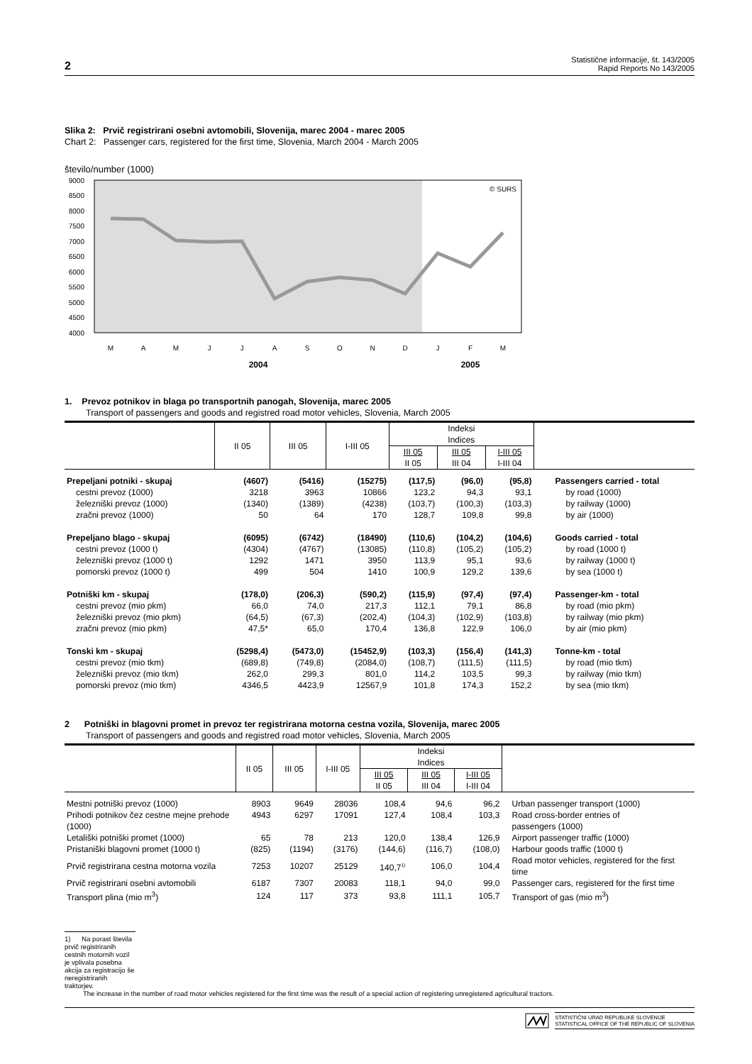2 Statistične informacije, št. 143/2005
Rapid Reports No 143/2005
Slika 2: Prvič registrirani osebni avtomobili, Slovenija, marec 2004 - marec 2005
Chart 2: Passenger cars, registered for the first time, Slovenia, March 2004 - March 2005
število/number (1000)
9000
8500
8000
7500
7000
6500
6000
5500
5000
4500
4000
© SURS
M
A
M
J
J
A
S
O
N
D
J
F
M
2004
2005
1. Prevoz potnikov in blaga po transportnih panogah, Slovenija, marec 2005
Transport of passengers and goods and registred road motor vehicles, Slovenia, March 2005
| | II 05 | III 05 | I-III 05 | Indeksi | | | |
| --- | --- | --- | --- | --- | --- | --- | --- |
| | | | | Indices | | | |
| | | | | III 05 II 05 | III 05 III 04 | I-III 05 I-III 04 | |
| Prepeljani potniki - skupaj | (4607) | (5416) | (15275) | (117,5) | (96,0) | (95,8) | Passengers carried - total |
| cestni prevoz (1000) | 3218 | 3963 | 10866 | 123,2 | 94,3 | 93,1 | by road (1000) |
| železniški prevoz (1000) | (1340) | (1389) | (4238) | (103,7) | (100,3) | (103,3) | by railway (1000) |
| zračni prevoz (1000) | 50 | 64 | 170 | 128,7 | 109,8 | 99,8 | by air (1000) |
| Prepeljano blago - skupaj | (6095) | (6742) | (18490) | (110,6) | (104,2) | (104,6) | Goods carried - total |
| cestni prevoz (1000 t) | (4304) | (4767) | (13085) | (110,8) | (105,2) | (105,2) | by road (1000 t) |
| železniški prevoz (1000 t) | 1292 | 1471 | 3950 | 113,9 | 95,1 | 93,6 | by railway (1000 t) |
| pomorski prevoz (1000 t) | 499 | 504 | 1410 | 100,9 | 129,2 | 139,6 | by sea (1000 t) |
| Potniški km - skupaj | (178,0) | (206,3) | (590,2) | (115,9) | (97,4) | (97,4) | Passenger-km - total |
| cestni prevoz (mio pkm) | 66,0 | 74,0 | 217,3 | 112,1 | 79,1 | 86,8 | by road (mio pkm) |
| železniški prevoz (mio pkm) | (64,5) | (67,3) | (202,4) | (104,3) | (102,9) | (103,8) | by railway (mio pkm) |
| zračni prevoz (mio pkm) | 47,5* | 65,0 | 170,4 | 136,8 | 122,9 | 106,0 | by air (mio pkm) |
| Tonski km - skupaj | (5298,4) | (5473,0) | (15452,9) | (103,3) | (156,4) | (141,3) | Tonne-km - total |
| cestni prevoz (mio tkm) | (689,8) | (749,8) | (2084,0) | (108,7) | (111,5) | (111,5) | by road (mio tkm) |
| železniški prevoz (mio tkm) | 262,0 | 299,3 | 801,0 | 114,2 | 103,5 | 99,3 | by railway (mio tkm) |
| pomorski prevoz (mio tkm) | 4346,5 | 4423,9 | 12567,9 | 101,8 | 174,3 | 152,2 | by sea (mio tkm) |
2 Potniški in blagovni promet in prevoz ter registrirana motorna cestna vozila, Slovenija, marec 2005
Transport of passengers and goods and registred road motor vehicles, Slovenia, March 2005
| | II 05 | III 05 | I-III 05 | Indeksi | | | |
| --- | --- | --- | --- | --- | --- | --- | --- |
| | | | | Indices | | | |
| | | | | III 05 II 05 | III 05 III 04 | I-III 05 I-III 04 | |
| Mestni potniški prevoz (1000) | 8903 | 9649 | 28036 | 108,4 | 94,6 | 96,2 | Urban passenger transport (1000) |
| Prihodi potnikov čez cestne mejne prehode (1000) | 4943 | 6297 | 17091 | 127,4 | 108,4 | 103,3 | Road cross-border entries of passengers (1000) |
| Letališki potniški promet (1000) | 65 | 78 | 213 | 120,0 | 138,4 | 126,9 | Airport passenger traffic (1000) |
| Pristaniški blagovni promet (1000 t) | (825) | (1194) | (3176) | (144,6) | (116,7) | (108,0) | Harbour goods traffic (1000 t) |
| Prvič registrirana cestna motorna vozila | 7253 | 10207 | 25129 | 140,7<sup>1)</sup> | 106,0 | 104,4 | Road motor vehicles, registered for the first time |
| Prvič registrirani osebni avtomobili | 6187 | 7307 | 20083 | 118,1 | 94,0 | 99,0 | Passenger cars, registered for the first time |
| Transport plina (mio m<sup>3</sup>) | 124 | 117 | 373 | 93,8 | 111,1 | 105,7 | Transport of gas (mio m<sup>3</sup>) |
1) Na porast števila prvič registriranih cestnih motornih vozil je vplivala posebna akcija za registracijo še neregistriranih traktorjev.
The increase in the number of road motor vehicles registered for the first time was the result of a special action of registering unregistered agricultural tractors.
STATISTIČNI URAD REPUBLIKE SLOVENIJE
STATISTICAL OFFICE OF THE REPUBLIC OF SLOVENIA